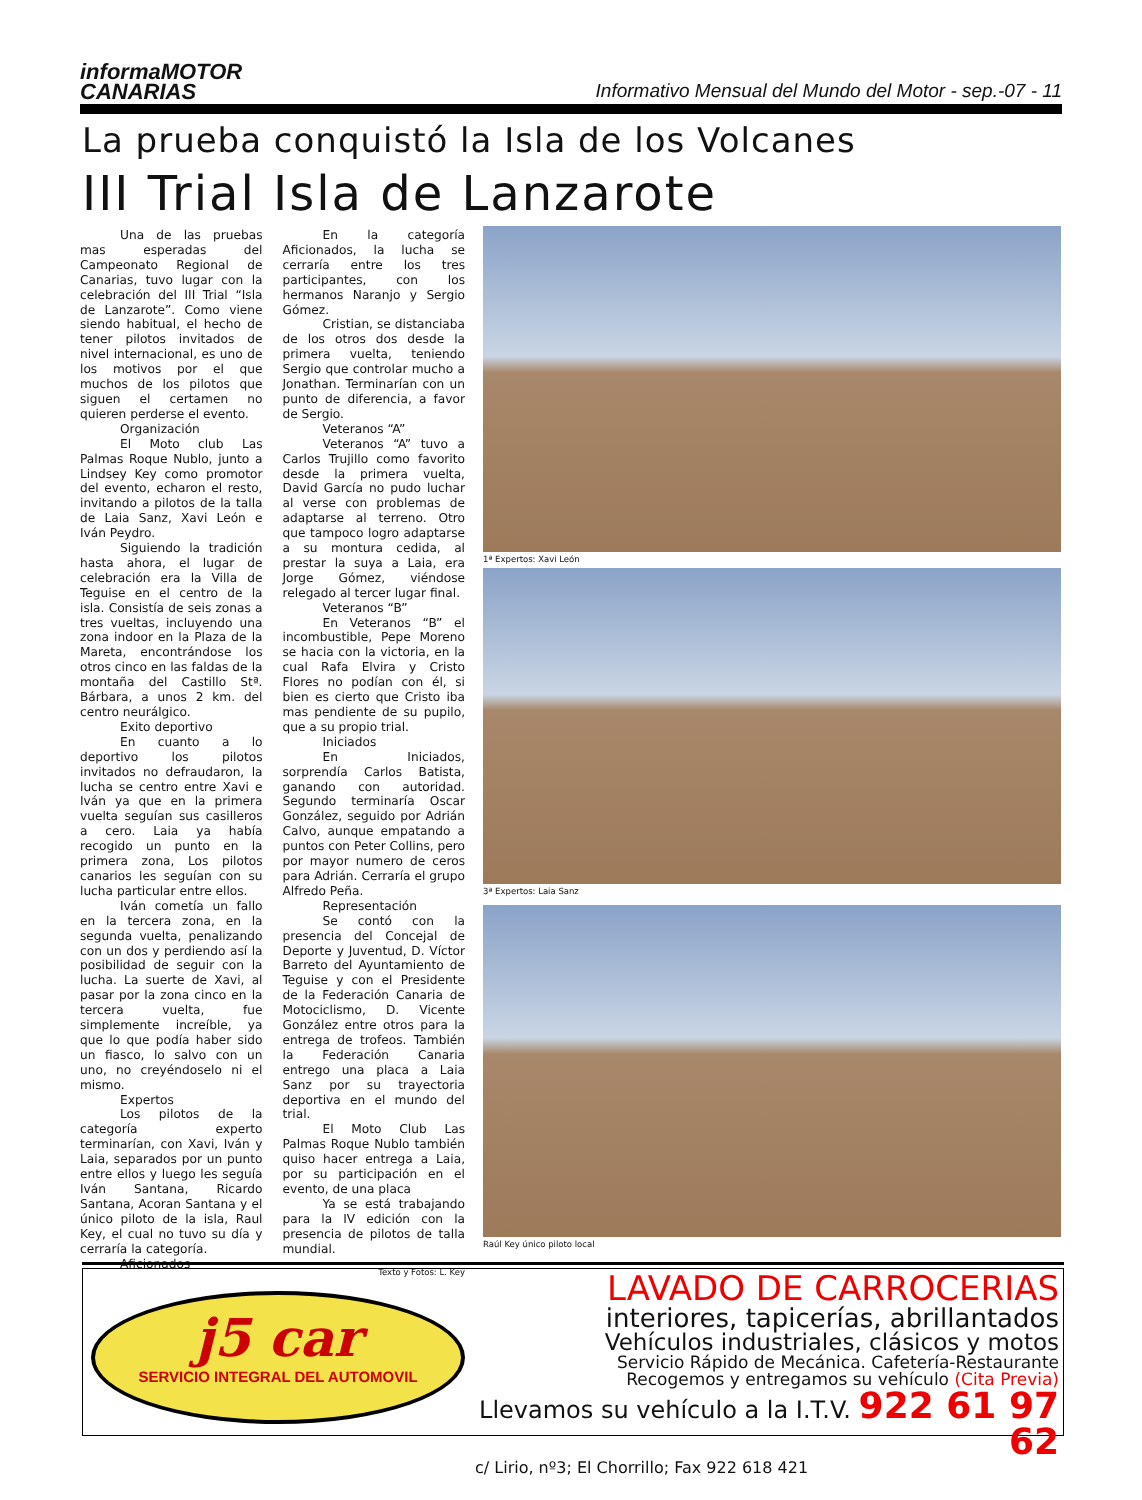informaMOTOR
CANARIAS
Informativo Mensual del Mundo del Motor - sep.-07 - 11
La prueba conquistó la Isla de los Volcanes
III Trial Isla de Lanzarote
Una de las pruebas mas esperadas del Campeonato Regional de Canarias, tuvo lugar con la celebración del III Trial “Isla de Lanzarote”. Como viene siendo habitual, el hecho de tener pilotos invitados de nivel internacional, es uno de los motivos por el que muchos de los pilotos que siguen el certamen no quieren perderse el evento.
Organización
El Moto club Las Palmas Roque Nublo, junto a Lindsey Key como promotor del evento, echaron el resto, invitando a pilotos de la talla de Laia Sanz, Xavi León e Iván Peydro.
Siguiendo la tradición hasta ahora, el lugar de celebración era la Villa de Teguise en el centro de la isla. Consistía de seis zonas a tres vueltas, incluyendo una zona indoor en la Plaza de la Mareta, encontrándose los otros cinco en las faldas de la montaña del Castillo Stª. Bárbara, a unos 2 km. del centro neurálgico.
Exito deportivo
En cuanto a lo deportivo los pilotos invitados no defraudaron, la lucha se centro entre Xavi e Iván ya que en la primera vuelta seguían sus casilleros a cero. Laia ya había recogido un punto en la primera zona, Los pilotos canarios les seguían con su lucha particular entre ellos.
Iván cometía un fallo en la tercera zona, en la segunda vuelta, penalizando con un dos y perdiendo así la posibilidad de seguir con la lucha. La suerte de Xavi, al pasar por la zona cinco en la tercera vuelta, fue simplemente increíble, ya que lo que podía haber sido un fiasco, lo salvo con un uno, no creyéndoselo ni el mismo.
Expertos
Los pilotos de la categoría experto terminarían, con Xavi, Iván y Laia, separados por un punto entre ellos y luego les seguía Iván Santana, Ricardo Santana, Acoran Santana y el único piloto de la isla, Raul Key, el cual no tuvo su día y cerraría la categoría.
Aficionados
En la categoría Aficionados, la lucha se cerraría entre los tres participantes, con los hermanos Naranjo y Sergio Gómez.
Cristian, se distanciaba de los otros dos desde la primera vuelta, teniendo Sergio que controlar mucho a Jonathan. Terminarían con un punto de diferencia, a favor de Sergio.
Veteranos “A”
Veteranos “A” tuvo a Carlos Trujillo como favorito desde la primera vuelta, David García no pudo luchar al verse con problemas de adaptarse al terreno. Otro que tampoco logro adaptarse a su montura cedida, al prestar la suya a Laia, era Jorge Gómez, viéndose relegado al tercer lugar final.
Veteranos “B”
En Veteranos “B” el incombustible, Pepe Moreno se hacia con la victoria, en la cual Rafa Elvira y Cristo Flores no podían con él, si bien es cierto que Cristo iba mas pendiente de su pupilo, que a su propio trial.
Iniciados
En Iniciados, sorprendía Carlos Batista, ganando con autoridad. Segundo terminaría Oscar González, seguido por Adrián Calvo, aunque empatando a puntos con Peter Collins, pero por mayor numero de ceros para Adrián. Cerraría el grupo Alfredo Peña.
Representación
Se contó con la presencia del Concejal de Deporte y Juventud, D. Víctor Barreto del Ayuntamiento de Teguise y con el Presidente de la Federación Canaria de Motociclismo, D. Vicente González entre otros para la entrega de trofeos. También la Federación Canaria entrego una placa a Laia Sanz por su trayectoria deportiva en el mundo del trial.
El Moto Club Las Palmas Roque Nublo también quiso hacer entrega a Laia, por su participación en el evento, de una placa
Ya se está trabajando para la IV edición con la presencia de pilotos de talla mundial.
Texto y Fotos: L. Key
1ª Expertos: Xavi León
3ª Expertos: Laia Sanz
Raúl Key único piloto local
j5 car
SERVICIO INTEGRAL DEL AUTOMOVIL
LAVADO DE CARROCERIAS
interiores, tapicerías, abrillantados
Vehículos industriales, clásicos y motos
Servicio Rápido de Mecánica. Cafetería-Restaurante
Recogemos y entregamos su vehículo (Cita Previa)
Llevamos su vehículo a la I.T.V. 922 61 97 62
c/ Lirio, nº3; El Chorrillo; Fax 922 618 421